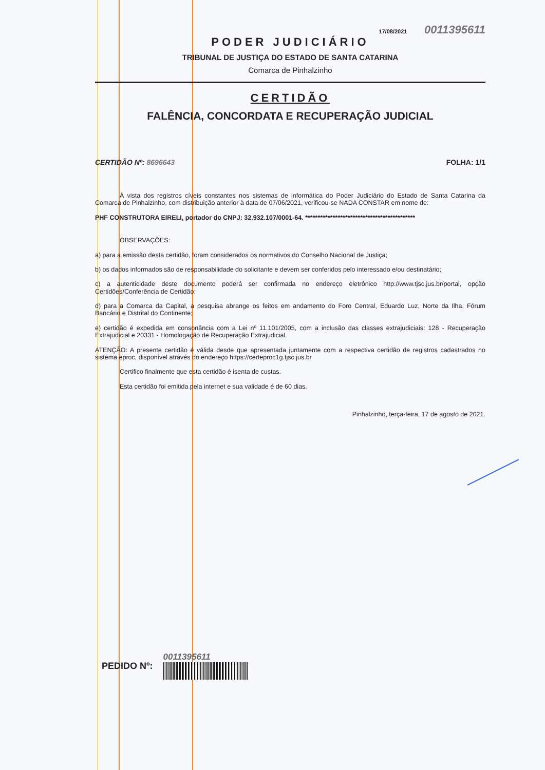17/08/2021 0011395611
PODER JUDICIÁRIO
TRIBUNAL DE JUSTIÇA DO ESTADO DE SANTA CATARINA
Comarca de Pinhalzinho
CERTIDÃO
FALÊNCIA, CONCORDATA E RECUPERAÇÃO JUDICIAL
CERTIDÃO Nº: 8696643 FOLHA: 1/1
À vista dos registros cíveis constantes nos sistemas de informática do Poder Judiciário do Estado de Santa Catarina da Comarca de Pinhalzinho, com distribuição anterior à data de 07/06/2021, verificou-se NADA CONSTAR em nome de:
PHF CONSTRUTORA EIRELI, portador do CNPJ: 32.932.107/0001-64. ********************************************
OBSERVAÇÕES:
a) para a emissão desta certidão, foram considerados os normativos do Conselho Nacional de Justiça;
b) os dados informados são de responsabilidade do solicitante e devem ser conferidos pelo interessado e/ou destinatário;
c) a autenticidade deste documento poderá ser confirmada no endereço eletrônico http://www.tjsc.jus.br/portal, opção Certidões/Conferência de Certidão;
d) para a Comarca da Capital, a pesquisa abrange os feitos em andamento do Foro Central, Eduardo Luz, Norte da Ilha, Fórum Bancário e Distrital do Continente;
e) certidão é expedida em consonância com a Lei nº 11.101/2005, com a inclusão das classes extrajudiciais: 128 - Recuperação Extrajudicial e 20331 - Homologação de Recuperação Extrajudicial.
ATENÇÃO: A presente certidão é válida desde que apresentada juntamente com a respectiva certidão de registros cadastrados no sistema eproc, disponível através do endereço https://certeproc1g.tjsc.jus.br
Certifico finalmente que esta certidão é isenta de custas.
Esta certidão foi emitida pela internet e sua validade é de 60 dias.
Pinhalzinho, terça-feira, 17 de agosto de 2021.
PEDIDO Nº: 0011395611